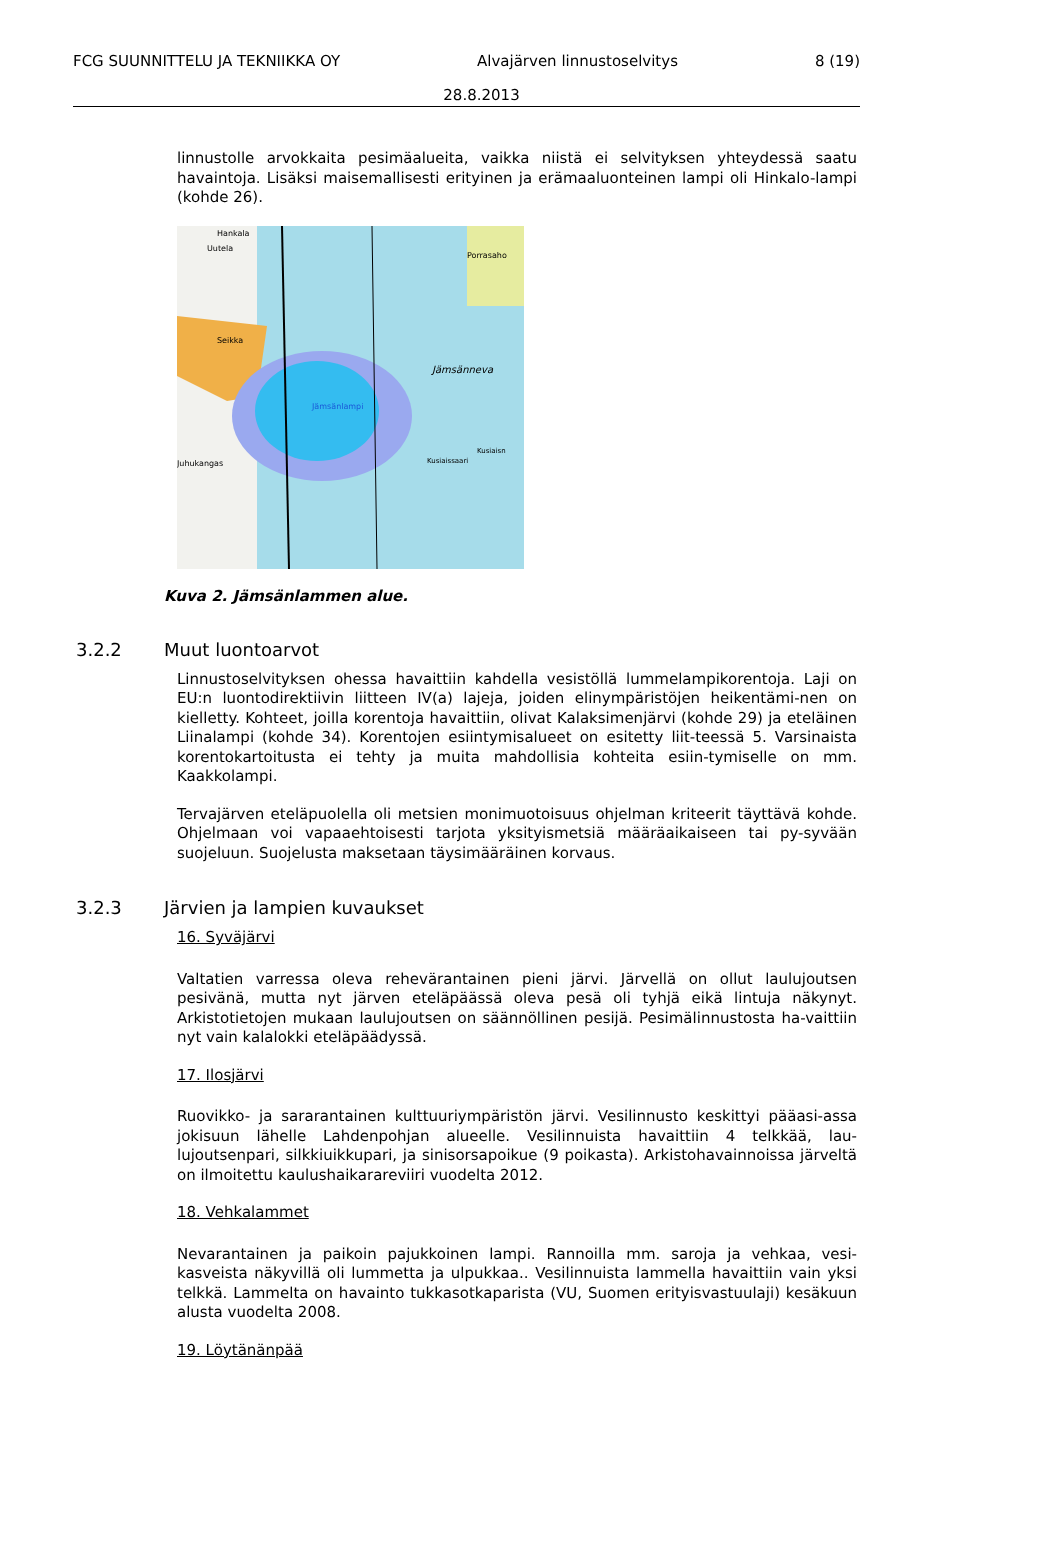FCG SUUNNITTELU JA TEKNIIKKA OY Alvajärven linnustoselvitys 8 (19)
28.8.2013
linnustolle arvokkaita pesimäalueita, vaikka niistä ei selvityksen yhteydessä saatu havaintoja. Lisäksi maisemallisesti erityinen ja erämaaluonteinen lampi oli Hinkalo-lampi (kohde 26).
Hankala
Uutela
Porrasaho
Seikka
Jämsänneva
Jämsänlampi
Kusiaisn
Kusiaissaari
Juhukangas
Kuva 2. Jämsänlammen alue.
3.2.2 Muut luontoarvot
Linnustoselvityksen ohessa havaittiin kahdella vesistöllä lummelampikorentoja. Laji on EU:n luontodirektiivin liitteen IV(a) lajeja, joiden elinympäristöjen heikentämi-nen on kielletty. Kohteet, joilla korentoja havaittiin, olivat Kalaksimenjärvi (kohde 29) ja eteläinen Liinalampi (kohde 34). Korentojen esiintymisalueet on esitetty liit-teessä 5. Varsinaista korentokartoitusta ei tehty ja muita mahdollisia kohteita esiin-tymiselle on mm. Kaakkolampi.
Tervajärven eteläpuolella oli metsien monimuotoisuus ohjelman kriteerit täyttävä kohde. Ohjelmaan voi vapaaehtoisesti tarjota yksityismetsiä määräaikaiseen tai py-syvään suojeluun. Suojelusta maksetaan täysimääräinen korvaus.
3.2.3 Järvien ja lampien kuvaukset
16. Syväjärvi
Valtatien varressa oleva rehevärantainen pieni järvi. Järvellä on ollut laulujoutsen pesivänä, mutta nyt järven eteläpäässä oleva pesä oli tyhjä eikä lintuja näkynyt. Arkistotietojen mukaan laulujoutsen on säännöllinen pesijä. Pesimälinnustosta ha-vaittiin nyt vain kalalokki eteläpäädyssä.
17. Ilosjärvi
Ruovikko- ja sararantainen kulttuuriympäristön järvi. Vesilinnusto keskittyi pääasi-assa jokisuun lähelle Lahdenpohjan alueelle. Vesilinnuista havaittiin 4 telkkää, lau-lujoutsenpari, silkkiuikkupari, ja sinisorsapoikue (9 poikasta). Arkistohavainnoissa järveltä on ilmoitettu kaulushaikarareviiri vuodelta 2012.
18. Vehkalammet
Nevarantainen ja paikoin pajukkoinen lampi. Rannoilla mm. saroja ja vehkaa, vesi-kasveista näkyvillä oli lummetta ja ulpukkaa.. Vesilinnuista lammella havaittiin vain yksi telkkä. Lammelta on havainto tukkasotkaparista (VU, Suomen erityisvastuulaji) kesäkuun alusta vuodelta 2008.
19. Löytänänpää